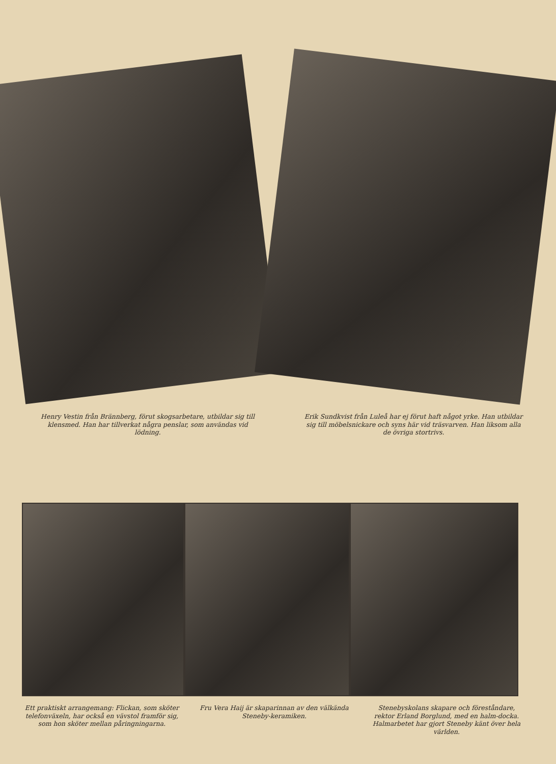Henry Vestin från Brännberg, förut skogsarbetare, utbildar sig till klensmed. Han har tillverkat några penslar, som användas vid lödning.
Erik Sundkvist från Luleå har ej förut haft något yrke. Han utbildar sig till möbelsnickare och syns här vid träsvarven. Han liksom alla de övriga stortrivs.
Ett praktiskt arrangemang: Flickan, som sköter telefonväxeln, har också en vävstol framför sig, som hon sköter mellan påringningarna.
Fru Vera Haij är skaparinnan av den välkända Steneby-keramiken.
Stenebyskolans skapare och föreståndare, rektor Erland Borglund, med en halm-docka. Halmarbetet har gjort Steneby känt över hela världen.